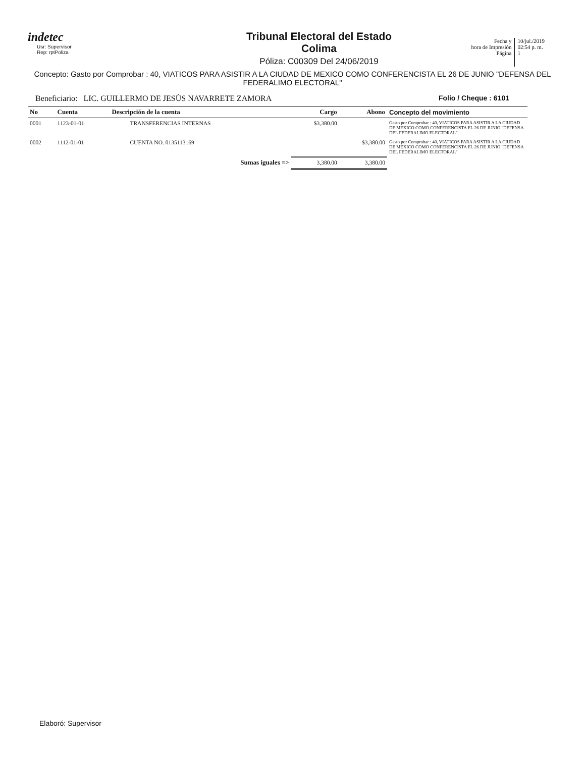indetec
Usr: Supervisor
Rep: rptPoliza
Tribunal Electoral del Estado
Colima
Póliza: C00309 Del 24/06/2019
Fecha y
hora de Impresión
Página
10/jul./2019
02:54 p. m.
1
Concepto: Gasto por Comprobar : 40, VIATICOS PARA ASISTIR A LA CIUDAD DE MEXICO COMO CONFERENCISTA EL 26 DE JUNIO "DEFENSA DEL FEDERALIMO ELECTORAL"
Beneficiario: LIC. GUILLERMO DE JESÙS NAVARRETE ZAMORA Folio / Cheque : 6101
| No | Cuenta | Descripción de la cuenta | Cargo | Abono | Concepto del movimiento |
| --- | --- | --- | --- | --- | --- |
| 0001 | 1123-01-01 | TRANSFERENCIAS INTERNAS | $3,380.00 | | Gasto por Comprobar : 40, VIATICOS PARA ASISTIR A LA CIUDAD DE MEXICO COMO CONFERENCISTA EL 26 DE JUNIO "DEFENSA DEL FEDERALIMO ELECTORAL" |
| 0002 | 1112-01-01 | CUENTA NO. 0135113169 | | $3,380.00 | Gasto por Comprobar : 40, VIATICOS PARA ASISTIR A LA CIUDAD DE MEXICO COMO CONFERENCISTA EL 26 DE JUNIO "DEFENSA DEL FEDERALIMO ELECTORAL" |
| | | Sumas iguales => | 3,380.00 | 3,380.00 | |
Elaboró: Supervisor